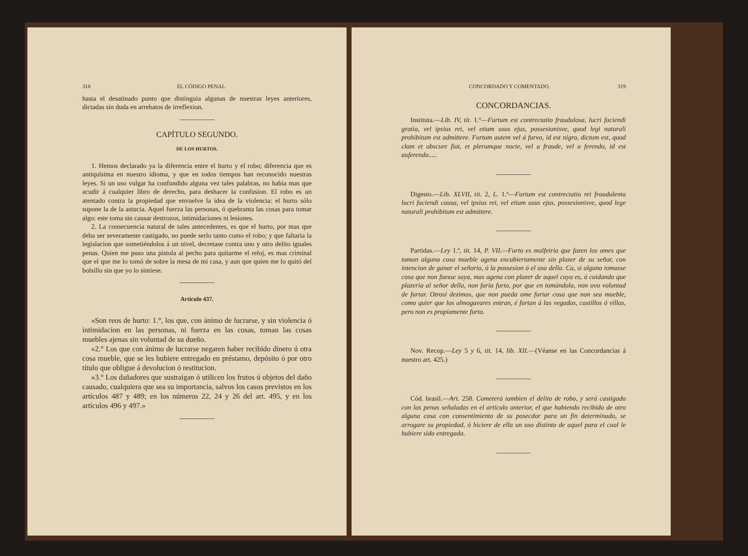318 EL CÓDIGO PENAL
hasta el desatinado punto que distinguia algunas de nuestras leyes anteriores, dictadas sin duda en arrebatos de irreflexion.
CAPÍTULO SEGUNDO.
DE LOS HURTOS.
1. Hemos declarado ya la diferencia entre el hurto y el robo; diferencia que es antiquísima en nuestro idioma, y que en todos tiempos han reconocido nuestras leyes. Si un uso vulgar ha confundido alguna vez tales palabras, no habia mas que acudir á cualquier libro de derecho, para deshacer la confusion. El robo es un atentado contra la propiedad que envuelve la idea de la violencia: el hurto sólo supone la de la astucia. Aquel fuerza las personas, ó quebranta las cosas para tomar algo: este toma sin causar destrozos, intimidaciones ni lesiones.
2. La consecuencia natural de tales antecedentes, es que el hurto, por mas que deba ser severamente castigado, no puede serlo tanto como el robo; y que faltaria la legislacion que sometiéndolos á un nivel, decretase contra uno y otro delito iguales penas. Quien me puso una pistola al pecho para quitarme el reloj, es mas criminal que el que me lo tomó de sobre la mesa de mi casa, y aun que quien me lo quitó del bolsillo sin que yo lo sintiese.
Articulo 437.
«Son reos de hurto: 1.°, los que, con ánimo de lucrarse, y sin violencia ó intimidacion en las personas, ni fuerza en las cosas, toman las cosas muebles ajenas sin voluntad de su dueño.
»2.° Los que con ánimo de lucrarse negaren haber recibido dinero ú otra cosa mueble, que se les hubiere entregado en préstamo, depósito ó por otro título que obligue á devolucion ó restitucion.
»3.° Los dañadores que sustraigan ó utilicen los frutos ú objetos del daño causado, cualquiera que sea su importancia, salvos los casos previstos en los artículos 487 y 489; en los números 22, 24 y 26 del art. 495, y en los artículos 496 y 497.»
CONCORDADO Y COMENTADO. 319
CONCORDANCIAS.
Instituta.—Lib. IV, tit. 1.º—Furtum est contrectatio fraudulosa, lucri faciendi gratia, vel ipsius rei, vel etiam usus ejus, possesionisve, quod legi naturali prohibitum est admittere. Furtum autem vel á furvo, id est nigro, dictum est, quod clam et obscure fiat, et plerumque nocte, vel a fraude, vel a ferendo, id est auferendo.....
Digesto.—Lib. XLVII, tit. 2, L. 1.ª—Furtum est contrectatio rei fraudulenta lucri faciendi causa, vel ipsius rei, vel etiam usus ejus, possesionisve, quod lege naturali prohibitum est admittere.
Partidas.—Ley 1.ª, tit. 14, P. VII.—Furto es malfetria que fazen los omes que toman alguna cosa mueble agena encubiertamente sin plazer de su señor, con intencion de ganar el señorio, ó la possesion ó el uso della. Ca, si alguno tomasse cosa que non fuesse suya, mas agena con plazer de aquel cuya es, ó cuidando que plazeria al señor della, non faria furto, por que en tomándola, non ovo voluntad de furtar. Otrosí dezimos, que non pueda ome furtar cosa que non sea mueble, como quier que los almogavares entran, é furtan á las vegadas, castillos ó villas, pero non es propiamente furto.
Nov. Recop.—Ley 5 y 6, tit. 14, lib. XII.—(Véanse en las Concordancias á nuestro art. 425.)
Cód. brasil.—Art. 258. Cometerá tambien el delito de robo, y será castigado con las penas señaladas en el artículo anterior, el que habiendo recibido de otro alguna cosa con consentimiento de su posecdor para un fin determinado, se arrogare su propiedad, ó hiciere de ella un uso distinto de aquel para el cual le hubiere sido entregada.